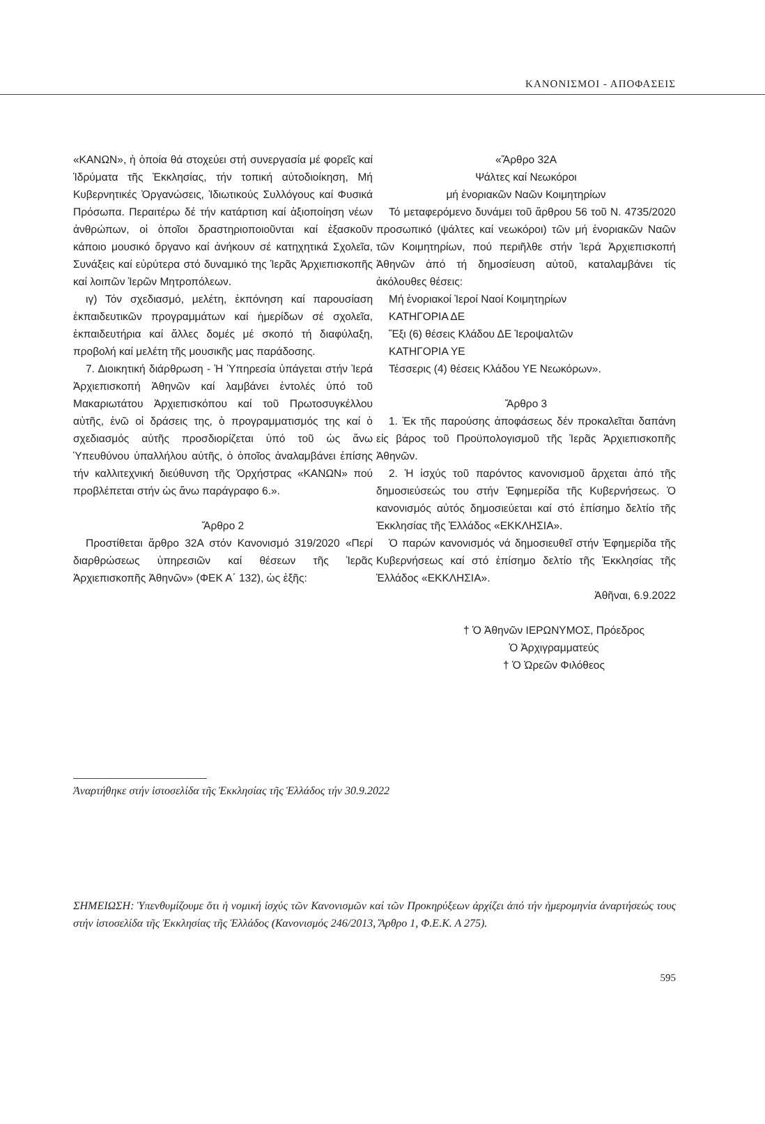ΚΑΝΟΝΙΣΜΟΙ - ΑΠΟΦΑΣΕΙΣ
«ΚΑΝΩΝ», ἡ ὁποία θά στοχεύει στή συνεργασία μέ φορεῖς καί Ἱδρύματα τῆς Ἐκκλησίας, τήν τοπική αὐτοδιοίκηση, Μή Κυβερνητικές Ὀργανώσεις, Ἰδιωτικούς Συλλόγους καί Φυσικά Πρόσωπα. Περαιτέρω δέ τήν κατάρτιση καί ἀξιοποίηση νέων ἀνθρώπων, οἱ ὁποῖοι δραστηριοποιοῦνται καί ἐξασκοῦν κάποιο μουσικό ὄργανο καί ἀνήκουν σέ κατηχητικά Σχολεῖα, Συνάξεις καί εὐρύτερα στό δυναμικό της Ἱερᾶς Ἀρχιεπισκοπῆς καί λοιπῶν Ἱερῶν Μητροπόλεων.
ιγ) Τόν σχεδιασμό, μελέτη, ἐκπόνηση καί παρουσίαση ἐκπαιδευτικῶν προγραμμάτων καί ἡμερίδων σέ σχολεῖα, ἐκπαιδευτήρια καί ἄλλες δομές μέ σκοπό τή διαφύλαξη, προβολή καί μελέτη τῆς μουσικῆς μας παράδοσης.
7. Διοικητική διάρθρωση - Ἡ Ὑπηρεσία ὑπάγεται στήν Ἱερά Ἀρχιεπισκοπή Ἀθηνῶν καί λαμβάνει ἐντολές ὑπό τοῦ Μακαριωτάτου Ἀρχιεπισκόπου καί τοῦ Πρωτοσυγκέλλου αὐτῆς, ἐνῶ οἱ δράσεις της, ὁ προγραμματισμός της καί ὁ σχεδιασμός αὐτῆς προσδιορίζεται ὑπό τοῦ ὡς ἄνω Ὑπευθύνου ὑπαλλήλου αὐτῆς, ὁ ὁποῖος ἀναλαμβάνει ἐπίσης τήν καλλιτεχνική διεύθυνση τῆς Ὀρχήστρας «ΚΑΝΩΝ» πού προβλέπεται στήν ὡς ἄνω παράγραφο 6.».
Ἄρθρο 2
Προστίθεται ἄρθρο 32Α στόν Κανονισμό 319/2020 «Περί διαρθρώσεως ὑπηρεσιῶν καί θέσεων τῆς Ἱερᾶς Ἀρχιεπισκοπῆς Ἀθηνῶν» (ΦΕΚ Α΄ 132), ὡς ἑξῆς:
«Ἄρθρο 32Α
Ψάλτες καί Νεωκόροι
μή ἐνοριακῶν Ναῶν Κοιμητηρίων
Τό μεταφερόμενο δυνάμει τοῦ ἄρθρου 56 τοῦ Ν. 4735/2020 προσωπικό (ψάλτες καί νεωκόροι) τῶν μή ἐνοριακῶν Ναῶν τῶν Κοιμητηρίων, πού περιῆλθε στήν Ἱερά Ἀρχιεπισκοπή Ἀθηνῶν ἀπό τή δημοσίευση αὐτοῦ, καταλαμβάνει τίς ἀκόλουθες θέσεις:
Μή ἐνοριακοί Ἱεροί Ναοί Κοιμητηρίων
ΚΑΤΗΓΟΡΙΑ ΔΕ
Ἕξι (6) θέσεις Κλάδου ΔΕ Ἱεροψαλτῶν
ΚΑΤΗΓΟΡΙΑ ΥΕ
Τέσσερις (4) θέσεις Κλάδου ΥΕ Νεωκόρων».
Ἄρθρο 3
1. Ἐκ τῆς παρούσης ἀποφάσεως δέν προκαλεῖται δαπάνη εἰς βάρος τοῦ Προϋπολογισμοῦ τῆς Ἱερᾶς Ἀρχιεπισκοπῆς Ἀθηνῶν.
2. Ἡ ἰσχύς τοῦ παρόντος κανονισμοῦ ἄρχεται ἀπό τῆς δημοσιεύσεώς του στήν Ἐφημερίδα τῆς Κυβερνήσεως. Ὁ κανονισμός αὐτός δημοσιεύεται καί στό ἐπίσημο δελτίο τῆς Ἐκκλησίας τῆς Ἑλλάδος «ΕΚΚΛΗΣΙΑ».
Ὁ παρών κανονισμός νά δημοσιευθεῖ στήν Ἐφημερίδα τῆς Κυβερνήσεως καί στό ἐπίσημο δελτίο τῆς Ἐκκλησίας τῆς Ἑλλάδος «ΕΚΚΛΗΣΙΑ».
Ἀθῆναι, 6.9.2022
† Ὁ Ἀθηνῶν ΙΕΡΩΝΥΜΟΣ, Πρόεδρος
Ὁ Ἀρχιγραμματεύς
† Ὁ Ὠρεῶν Φιλόθεος
Ἀναρτήθηκε στήν ἱστοσελίδα τῆς Ἐκκλησίας τῆς Ἑλλάδος τήν 30.9.2022
ΣΗΜΕΙΩΣΗ: Ὑπενθυμίζουμε ὅτι ἡ νομική ἰσχύς τῶν Κανονισμῶν καί τῶν Προκηρύξεων ἀρχίζει ἀπό τήν ἡμερομηνία ἀναρτήσεώς τους στήν ἱστοσελίδα τῆς Ἐκκλησίας τῆς Ἑλλάδος (Κανονισμός 246/2013, Ἄρθρο 1, Φ.Ε.Κ. Α 275).
595